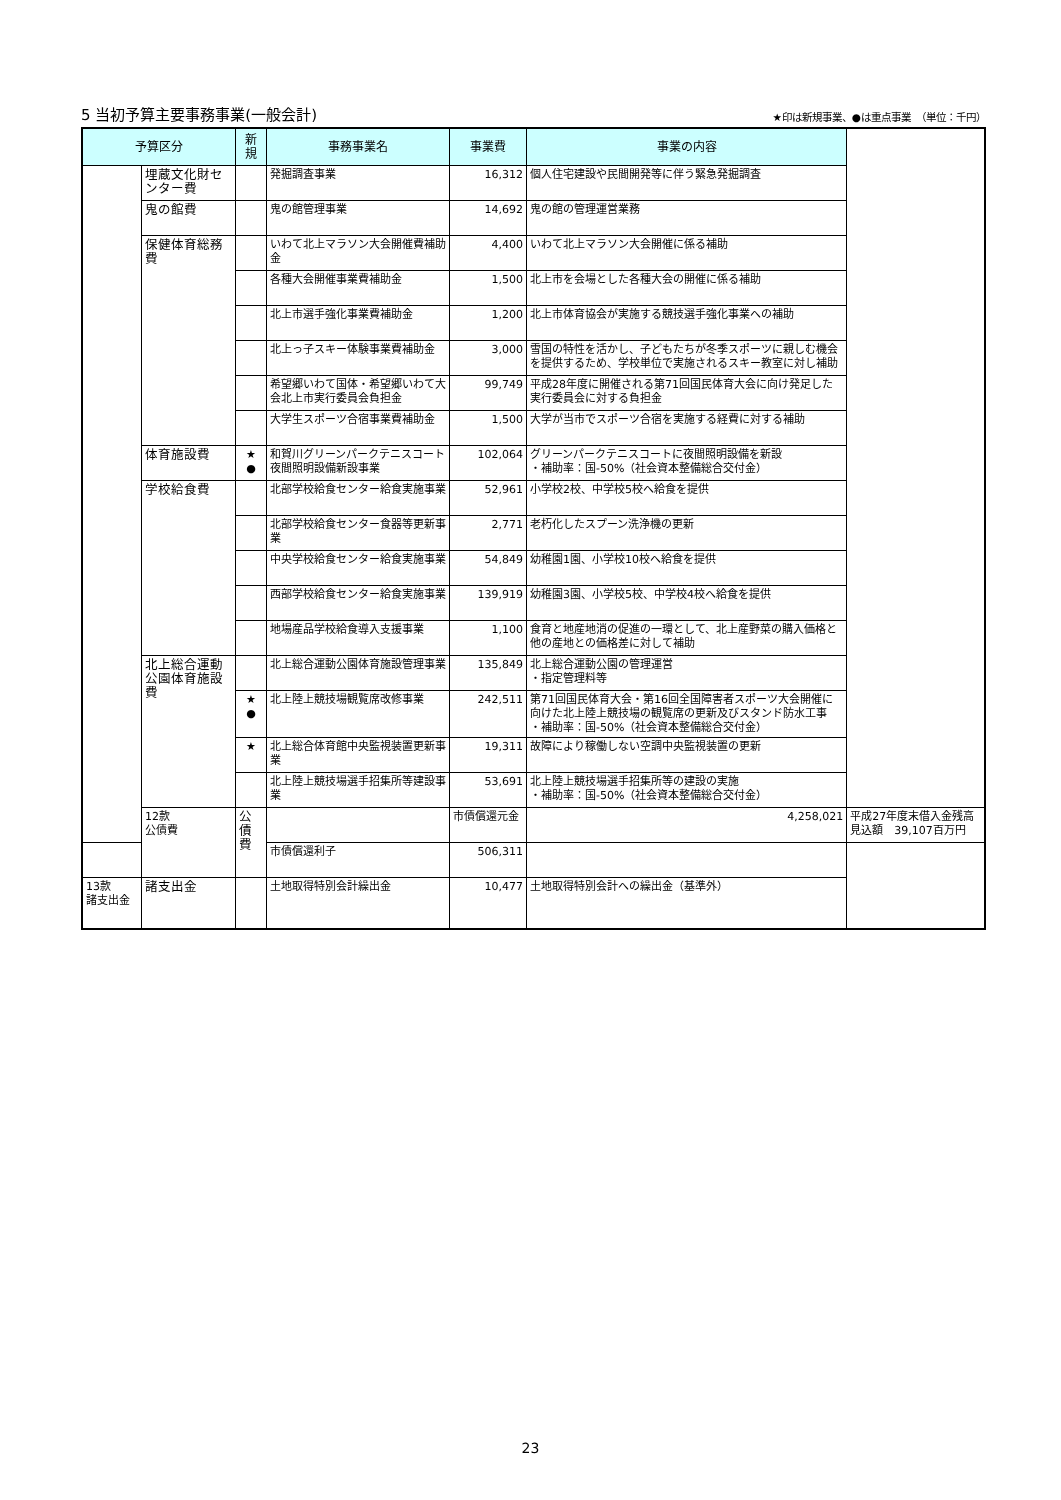5 当初予算主要事務事業(一般会計)
★印は新規事業、●は重点事業　（単位：千円）
| 予算区分 | | 新 規 | 事務事業名 | 事業費 | 事業の内容 | |
| --- | --- | --- | --- | --- | --- | --- |
| | 埋蔵文化財センター費 | | 発掘調査事業 | 16,312 | 個人住宅建設や民間開発等に伴う緊急発掘調査 | |
| | 鬼の館費 | | 鬼の館管理事業 | 14,692 | 鬼の館の管理運営業務 | |
| | 保健体育総務費 | | いわて北上マラソン大会開催費補助金 | 4,400 | いわて北上マラソン大会開催に係る補助 | |
| | | | 各種大会開催事業費補助金 | 1,500 | 北上市を会場とした各種大会の開催に係る補助 | |
| | | | 北上市選手強化事業費補助金 | 1,200 | 北上市体育協会が実施する競技選手強化事業への補助 | |
| | | | 北上っ子スキー体験事業費補助金 | 3,000 | 雪国の特性を活かし、子どもたちが冬季スポーツに親しむ機会を提供するため、学校単位で実施されるスキー教室に対し補助 | |
| | | | 希望郷いわて国体・希望郷いわて大会北上市実行委員会負担金 | 99,749 | 平成28年度に開催される第71回国民体育大会に向け発足した実行委員会に対する負担金 | |
| | | | 大学生スポーツ合宿事業費補助金 | 1,500 | 大学が当市でスポーツ合宿を実施する経費に対する補助 | |
| | 体育施設費 | ★ ● | 和賀川グリーンパークテニスコート夜間照明設備新設事業 | 102,064 | グリーンパークテニスコートに夜間照明設備を新設 ・補助率：国-50%（社会資本整備総合交付金） | |
| | 学校給食費 | | 北部学校給食センター給食実施事業 | 52,961 | 小学校2校、中学校5校へ給食を提供 | |
| | | | 北部学校給食センター食器等更新事業 | 2,771 | 老朽化したスプーン洗浄機の更新 | |
| | | | 中央学校給食センター給食実施事業 | 54,849 | 幼稚園1園、小学校10校へ給食を提供 | |
| | | | 西部学校給食センター給食実施事業 | 139,919 | 幼稚園3園、小学校5校、中学校4校へ給食を提供 | |
| | | | 地場産品学校給食導入支援事業 | 1,100 | 食育と地産地消の促進の一環として、北上産野菜の購入価格と他の産地との価格差に対して補助 | |
| | 北上総合運動公園体育施設費 | | 北上総合運動公園体育施設管理事業 | 135,849 | 北上総合運動公園の管理運営 ・指定管理料等 | |
| | | ★ ● | 北上陸上競技場観覧席改修事業 | 242,511 | 第71回国民体育大会・第16回全国障害者スポーツ大会開催に向けた北上陸上競技場の観覧席の更新及びスタンド防水工事 ・補助率：国-50%（社会資本整備総合交付金） | |
| | | ★ | 北上総合体育館中央監視装置更新事業 | 19,311 | 故障により稼働しない空調中央監視装置の更新 | |
| | | | 北上陸上競技場選手招集所等建設事業 | 53,691 | 北上陸上競技場選手招集所等の建設の実施 ・補助率：国-50%（社会資本整備総合交付金） | |
| | 12款 公債費 | 公債費 | | 市債償還元金 | 4,258,021 | 平成27年度末借入金残高見込額 39,107百万円 |
| | | | 市債償還利子 | 506,311 | | |
| 13款 諸支出金 | 諸支出金 | | 土地取得特別会計繰出金 | 10,477 | 土地取得特別会計への繰出金（基準外） | |
23